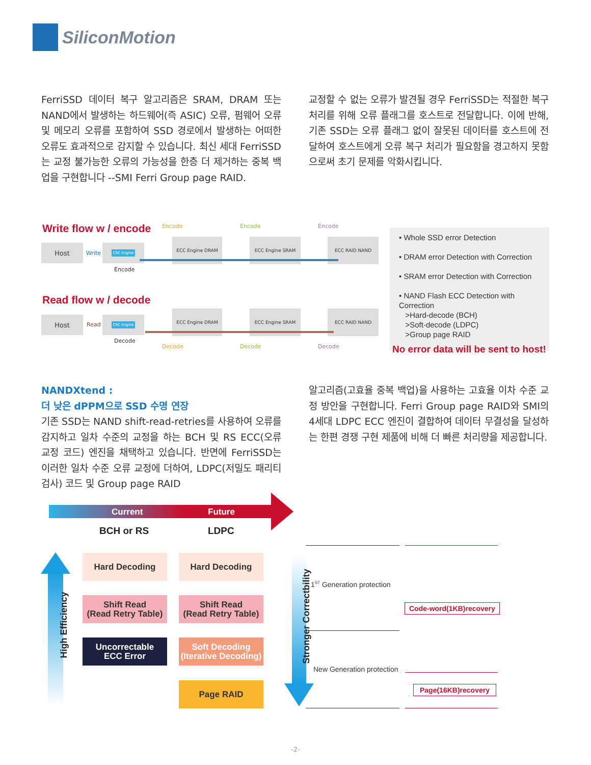SiliconMotion
FerriSSD 데이터 복구 알고리즘은 SRAM, DRAM 또는 NAND에서 발생하는 하드웨어(즉 ASIC) 오류, 펌웨어 오류 및 메모리 오류를 포함하여 SSD 경로에서 발생하는 어떠한 오류도 효과적으로 감지할 수 있습니다. 최신 세대 FerriSSD는 교정 불가능한 오류의 가능성을 한층 더 제거하는 중복 백업을 구현합니다 --SMI Ferri Group page RAID.
교정할 수 없는 오류가 발견될 경우 FerriSSD는 적절한 복구 처리를 위해 오류 플래그를 호스트로 전달합니다. 이에 반해, 기존 SSD는 오류 플래그 없이 잘못된 데이터를 호스트에 전달하여 호스트에게 오류 복구 처리가 필요함을 경고하지 못함으로써 초기 문제를 악화시킵니다.
Write flow w / encode
Host
Write
CRC Engine
Encode
ECC Engine DRAM ECC Engine SRAM ECC RAID NAND
Encode Encode Encode
Read flow w / decode
Host
Read
CRC Engine
Decode
ECC Engine DRAM ECC Engine SRAM ECC RAID NAND
Decode Decode Decode
• Whole SSD error Detection
• DRAM error Detection with Correction
• SRAM error Detection with Correction
• NAND Flash ECC Detection with Correction
>Hard-decode (BCH)
>Soft-decode (LDPC)
>Group page RAID
No error data will be sent to host!
NANDXtend :
더 낮은 dPPM으로 SSD 수명 연장
기존 SSD는 NAND shift-read-retries를 사용하여 오류를 감지하고 일차 수준의 교정을 하는 BCH 및 RS ECC(오류 교정 코드) 엔진을 채택하고 있습니다. 반면에 FerriSSD는 이러한 일차 수준 오류 교정에 더하여, LDPC(저밀도 패리티 검사) 코드 및 Group page RAID
알고리즘(고효율 중복 백업)을 사용하는 고효율 이차 수준 교정 방안을 구현합니다. Ferri Group page RAID와 SMI의 4세대 LDPC ECC 엔진이 결합하여 데이터 무결성을 달성하는 한편 경쟁 구현 제품에 비해 더 빠른 처리량을 제공합니다.
Current Future
BCH or RS LDPC
High Efficiency
Hard Decoding Hard Decoding
Shift Read
(Read Retry Table)
Shift Read
(Read Retry Table)
Uncorrectable
ECC Error
Soft Decoding
(Iterative Decoding)
Page RAID
Stronger Correctbility
1<sup>ST</sup> Generation protection
New Generation protection
Code-word(1KB)recovery
Page(16KB)recovery
-2-